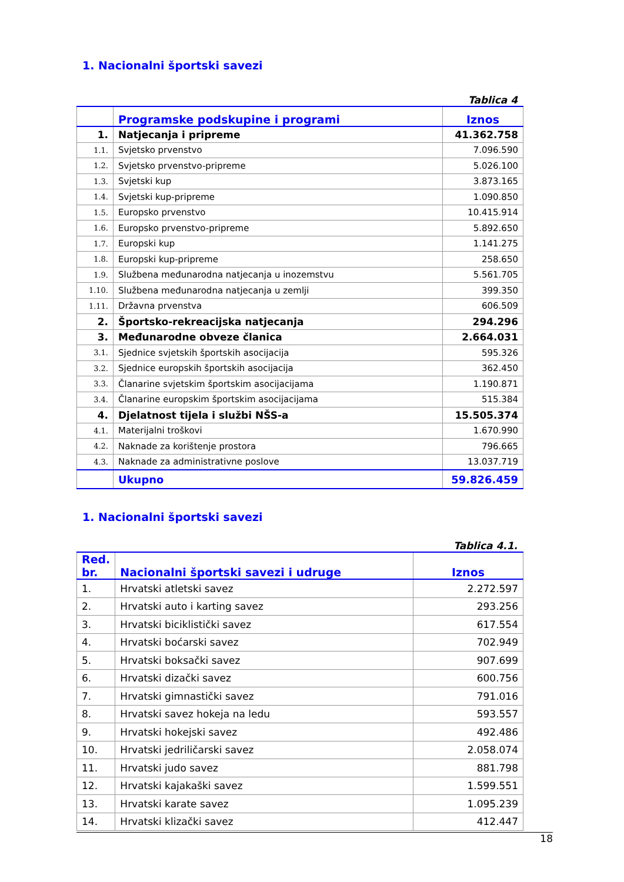1. Nacionalni športski savezi
Tablica 4
| | Programske podskupine i programi | Iznos |
| --- | --- | --- |
| 1. | Natjecanja i pripreme | 41.362.758 |
| 1.1. | Svjetsko prvenstvo | 7.096.590 |
| 1.2. | Svjetsko prvenstvo-pripreme | 5.026.100 |
| 1.3. | Svjetski kup | 3.873.165 |
| 1.4. | Svjetski kup-pripreme | 1.090.850 |
| 1.5. | Europsko prvenstvo | 10.415.914 |
| 1.6. | Europsko prvenstvo-pripreme | 5.892.650 |
| 1.7. | Europski kup | 1.141.275 |
| 1.8. | Europski kup-pripreme | 258.650 |
| 1.9. | Službena međunarodna natjecanja u inozemstvu | 5.561.705 |
| 1.10. | Službena međunarodna natjecanja u zemlji | 399.350 |
| 1.11. | Državna prvenstva | 606.509 |
| 2. | Športsko-rekreacijska natjecanja | 294.296 |
| 3. | Međunarodne obveze članica | 2.664.031 |
| 3.1. | Sjednice svjetskih športskih asocijacija | 595.326 |
| 3.2. | Sjednice europskih športskih asocijacija | 362.450 |
| 3.3. | Članarine svjetskim športskim asocijacijama | 1.190.871 |
| 3.4. | Članarine europskim športskim asocijacijama | 515.384 |
| 4. | Djelatnost tijela i službi NŠS-a | 15.505.374 |
| 4.1. | Materijalni troškovi | 1.670.990 |
| 4.2. | Naknade za korištenje prostora | 796.665 |
| 4.3. | Naknade za administrativne poslove | 13.037.719 |
| | Ukupno | 59.826.459 |
1. Nacionalni športski savezi
Tablica 4.1.
| Red. br. | Nacionalni športski savezi i udruge | Iznos |
| --- | --- | --- |
| 1. | Hrvatski atletski savez | 2.272.597 |
| 2. | Hrvatski auto i karting savez | 293.256 |
| 3. | Hrvatski biciklistički savez | 617.554 |
| 4. | Hrvatski boćarski savez | 702.949 |
| 5. | Hrvatski boksački savez | 907.699 |
| 6. | Hrvatski dizački savez | 600.756 |
| 7. | Hrvatski gimnastički savez | 791.016 |
| 8. | Hrvatski savez hokeja na ledu | 593.557 |
| 9. | Hrvatski hokejski savez | 492.486 |
| 10. | Hrvatski jedriličarski savez | 2.058.074 |
| 11. | Hrvatski judo savez | 881.798 |
| 12. | Hrvatski kajakaški savez | 1.599.551 |
| 13. | Hrvatski karate savez | 1.095.239 |
| 14. | Hrvatski klizački savez | 412.447 |
18